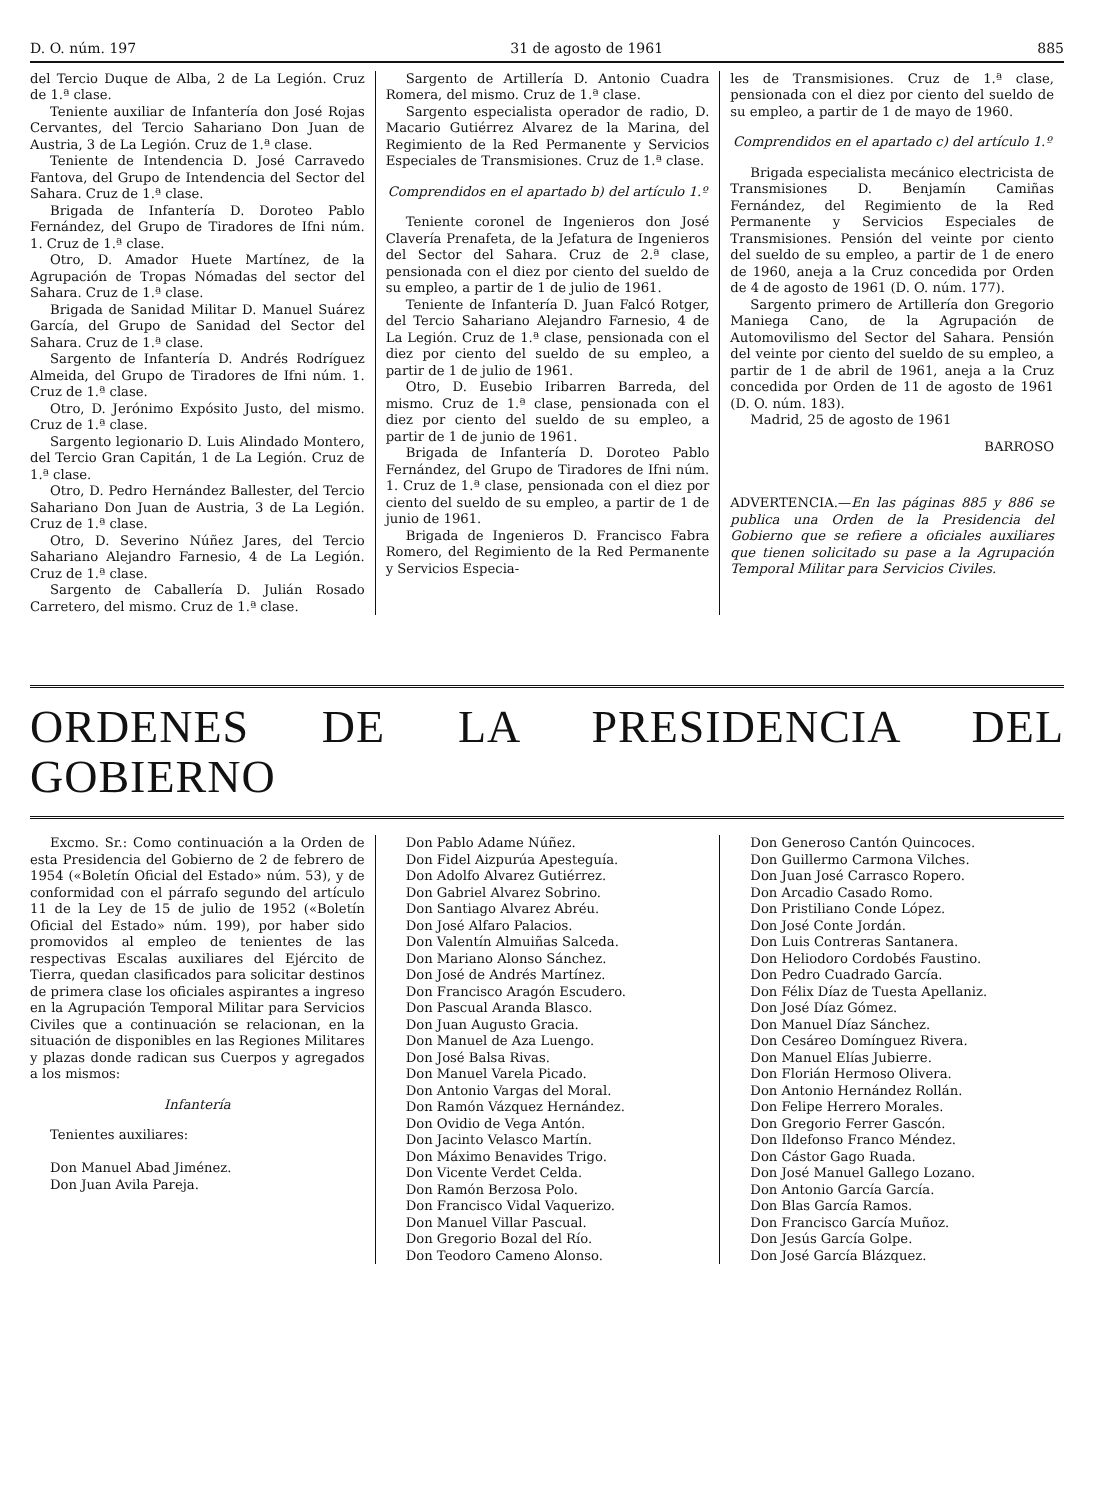D. O. núm. 197 31 de agosto de 1961 885
del Tercio Duque de Alba, 2 de La Legión. Cruz de 1.ª clase.
Teniente auxiliar de Infantería don José Rojas Cervantes, del Tercio Sahariano Don Juan de Austria, 3 de La Legión. Cruz de 1.ª clase.
Teniente de Intendencia D. José Carravedo Fantova, del Grupo de Intendencia del Sector del Sahara. Cruz de 1.ª clase.
Brigada de Infantería D. Doroteo Pablo Fernández, del Grupo de Tiradores de Ifni núm. 1. Cruz de 1.ª clase.
Otro, D. Amador Huete Martínez, de la Agrupación de Tropas Nómadas del sector del Sahara. Cruz de 1.ª clase.
Brigada de Sanidad Militar D. Manuel Suárez García, del Grupo de Sanidad del Sector del Sahara. Cruz de 1.ª clase.
Sargento de Infantería D. Andrés Rodríguez Almeida, del Grupo de Tiradores de Ifni núm. 1. Cruz de 1.ª clase.
Otro, D. Jerónimo Expósito Justo, del mismo. Cruz de 1.ª clase.
Sargento legionario D. Luis Alindado Montero, del Tercio Gran Capitán, 1 de La Legión. Cruz de 1.ª clase.
Otro, D. Pedro Hernández Ballester, del Tercio Sahariano Don Juan de Austria, 3 de La Legión. Cruz de 1.ª clase.
Otro, D. Severino Núñez Jares, del Tercio Sahariano Alejandro Farnesio, 4 de La Legión. Cruz de 1.ª clase.
Sargento de Caballería D. Julián Rosado Carretero, del mismo. Cruz de 1.ª clase.
Sargento de Artillería D. Antonio Cuadra Romera, del mismo. Cruz de 1.ª clase.
Sargento especialista operador de radio, D. Macario Gutiérrez Alvarez de la Marina, del Regimiento de la Red Permanente y Servicios Especiales de Transmisiones. Cruz de 1.ª clase.
Comprendidos en el apartado b) del artículo 1.º
Teniente coronel de Ingenieros don José Clavería Prenafeta, de la Jefatura de Ingenieros del Sector del Sahara. Cruz de 2.ª clase, pensionada con el diez por ciento del sueldo de su empleo, a partir de 1 de julio de 1961.
Teniente de Infantería D. Juan Falcó Rotger, del Tercio Sahariano Alejandro Farnesio, 4 de La Legión. Cruz de 1.ª clase, pensionada con el diez por ciento del sueldo de su empleo, a partir de 1 de julio de 1961.
Otro, D. Eusebio Iribarren Barreda, del mismo. Cruz de 1.ª clase, pensionada con el diez por ciento del sueldo de su empleo, a partir de 1 de junio de 1961.
Brigada de Infantería D. Doroteo Pablo Fernández, del Grupo de Tiradores de Ifni núm. 1. Cruz de 1.ª clase, pensionada con el diez por ciento del sueldo de su empleo, a partir de 1 de junio de 1961.
Brigada de Ingenieros D. Francisco Fabra Romero, del Regimiento de la Red Permanente y Servicios Especia-
les de Transmisiones. Cruz de 1.ª clase, pensionada con el diez por ciento del sueldo de su empleo, a partir de 1 de mayo de 1960.
Comprendidos en el apartado c) del artículo 1.º
Brigada especialista mecánico electricista de Transmisiones D. Benjamín Camiñas Fernández, del Regimiento de la Red Permanente y Servicios Especiales de Transmisiones. Pensión del veinte por ciento del sueldo de su empleo, a partir de 1 de enero de 1960, aneja a la Cruz concedida por Orden de 4 de agosto de 1961 (D. O. núm. 177).
Sargento primero de Artillería don Gregorio Maniega Cano, de la Agrupación de Automovilismo del Sector del Sahara. Pensión del veinte por ciento del sueldo de su empleo, a partir de 1 de abril de 1961, aneja a la Cruz concedida por Orden de 11 de agosto de 1961 (D. O. núm. 183).
Madrid, 25 de agosto de 1961
BARROSO
ADVERTENCIA.—En las páginas 885 y 886 se publica una Orden de la Presidencia del Gobierno que se refiere a oficiales auxiliares que tienen solicitado su pase a la Agrupación Temporal Militar para Servicios Civiles.
ORDENES DE LA PRESIDENCIA DEL GOBIERNO
Excmo. Sr.: Como continuación a la Orden de esta Presidencia del Gobierno de 2 de febrero de 1954 («Boletín Oficial del Estado» núm. 53), y de conformidad con el párrafo segundo del artículo 11 de la Ley de 15 de julio de 1952 («Boletín Oficial del Estado» núm. 199), por haber sido promovidos al empleo de tenientes de las respectivas Escalas auxiliares del Ejército de Tierra, quedan clasificados para solicitar destinos de primera clase los oficiales aspirantes a ingreso en la Agrupación Temporal Militar para Servicios Civiles que a continuación se relacionan, en la situación de disponibles en las Regiones Militares y plazas donde radican sus Cuerpos y agregados a los mismos:
Infantería
Tenientes auxiliares:
Don Manuel Abad Jiménez.
Don Juan Avila Pareja.
Don Pablo Adame Núñez.
Don Fidel Aizpurúa Apesteguía.
Don Adolfo Alvarez Gutiérrez.
Don Gabriel Alvarez Sobrino.
Don Santiago Alvarez Abréu.
Don José Alfaro Palacios.
Don Valentín Almuiñas Salceda.
Don Mariano Alonso Sánchez.
Don José de Andrés Martínez.
Don Francisco Aragón Escudero.
Don Pascual Aranda Blasco.
Don Juan Augusto Gracia.
Don Manuel de Aza Luengo.
Don José Balsa Rivas.
Don Manuel Varela Picado.
Don Antonio Vargas del Moral.
Don Ramón Vázquez Hernández.
Don Ovidio de Vega Antón.
Don Jacinto Velasco Martín.
Don Máximo Benavides Trigo.
Don Vicente Verdet Celda.
Don Ramón Berzosa Polo.
Don Francisco Vidal Vaquerizo.
Don Manuel Villar Pascual.
Don Gregorio Bozal del Río.
Don Teodoro Cameno Alonso.
Don Generoso Cantón Quincoces.
Don Guillermo Carmona Vilches.
Don Juan José Carrasco Ropero.
Don Arcadio Casado Romo.
Don Pristiliano Conde López.
Don José Conte Jordán.
Don Luis Contreras Santanera.
Don Heliodoro Cordobés Faustino.
Don Pedro Cuadrado García.
Don Félix Díaz de Tuesta Apellaniz.
Don José Díaz Gómez.
Don Manuel Díaz Sánchez.
Don Cesáreo Domínguez Rivera.
Don Manuel Elías Jubierre.
Don Florián Hermoso Olivera.
Don Antonio Hernández Rollán.
Don Felipe Herrero Morales.
Don Gregorio Ferrer Gascón.
Don Ildefonso Franco Méndez.
Don Cástor Gago Ruada.
Don José Manuel Gallego Lozano.
Don Antonio García García.
Don Blas García Ramos.
Don Francisco García Muñoz.
Don Jesús García Golpe.
Don José García Blázquez.